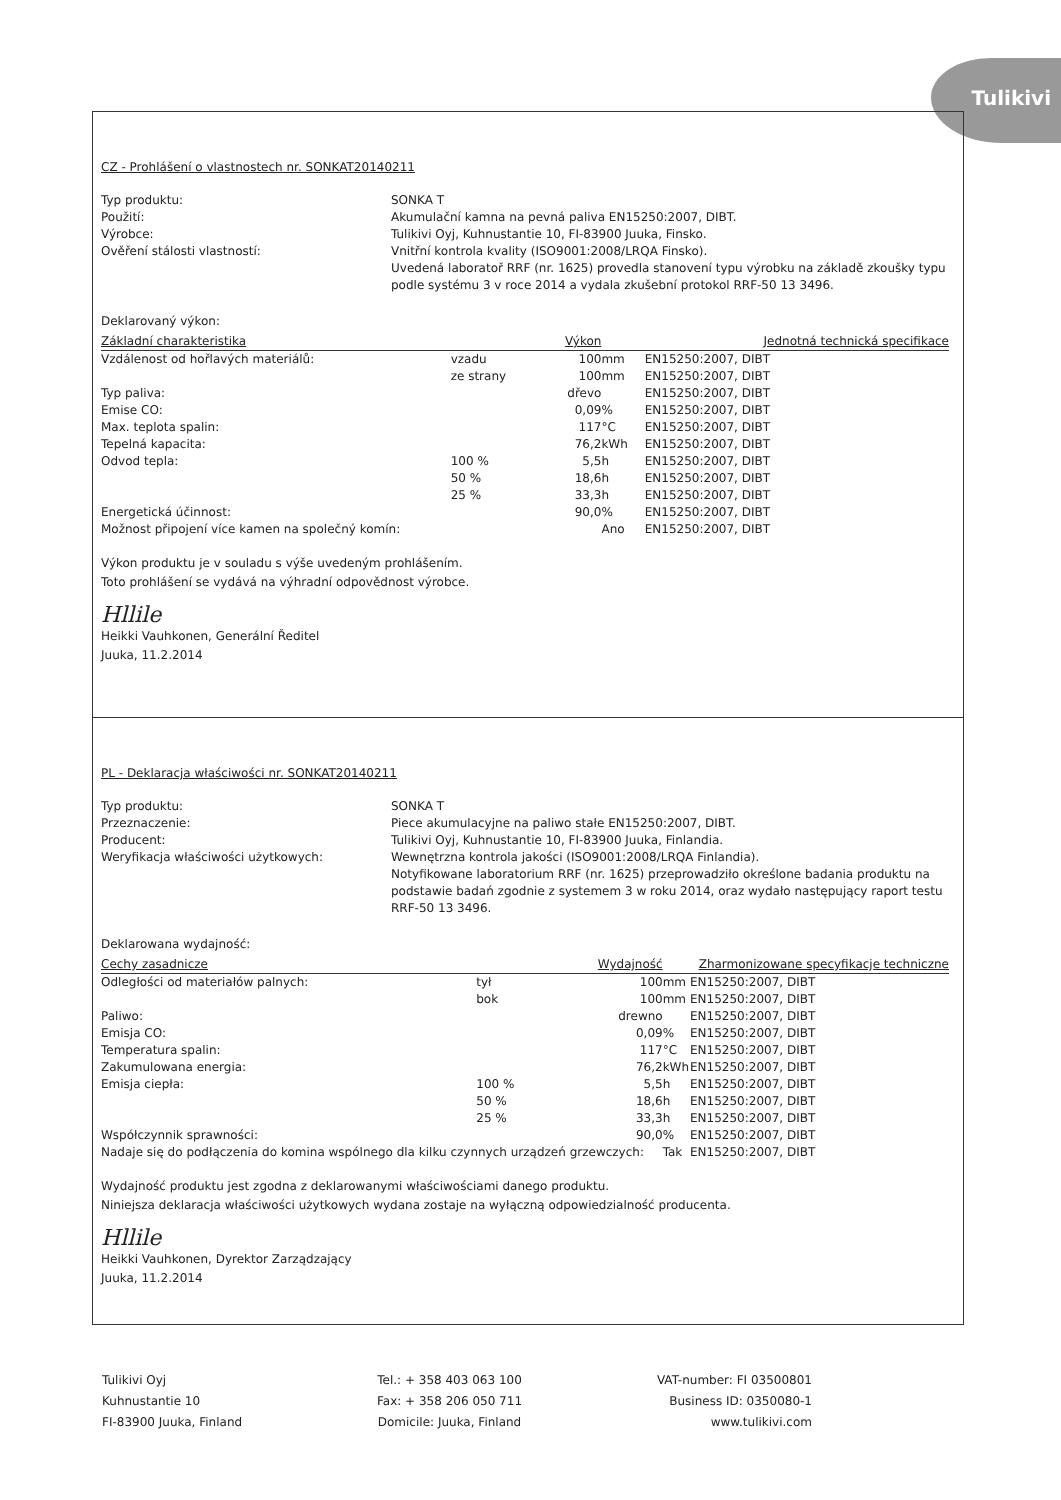Tulikivi
CZ - Prohlášení o vlastnostech nr. SONKAT20140211
Typ produktu: SONKA T Použití: Akumulační kamna na pevná paliva EN15250:2007, DIBT. Výrobce: Tulikivi Oyj, Kuhnustantie 10, FI-83900 Juuka, Finsko. Ověření stálosti vlastností: Vnitřní kontrola kvality (ISO9001:2008/LRQA Finsko).
Uvedená laboratoř RRF (nr. 1625) provedla stanovení typu výrobku na základě zkoušky typu podle systému 3 v roce 2014 a vydala zkušební protokol RRF-50 13 3496.
Deklarovaný výkon:
| Základní charakteristika | | Výkon | | Jednotná technická specifikace |
| --- | --- | --- | --- | --- |
| Vzdálenost od hořlavých materiálů: | vzadu | 100 | mm | EN15250:2007, DIBT |
| | ze strany | 100 | mm | EN15250:2007, DIBT |
| Typ paliva: | | dřevo | | EN15250:2007, DIBT |
| Emise CO: | | 0,09 | % | EN15250:2007, DIBT |
| Max. teplota spalin: | | 117 | °C | EN15250:2007, DIBT |
| Tepelná kapacita: | | 76,2 | kWh | EN15250:2007, DIBT |
| Odvod tepla: | 100 % | 5,5 | h | EN15250:2007, DIBT |
| | 50 % | 18,6 | h | EN15250:2007, DIBT |
| | 25 % | 33,3 | h | EN15250:2007, DIBT |
| Energetická účinnost: | | 90,0 | % | EN15250:2007, DIBT |
| Možnost připojení více kamen na společný komín: | | | Ano | EN15250:2007, DIBT |
Výkon produktu je v souladu s výše uvedeným prohlášením.
Toto prohlášení se vydává na výhradní odpovědnost výrobce.
Hllile
Heikki Vauhkonen, Generální Ředitel
Juuka, 11.2.2014
PL - Deklaracja właściwości nr. SONKAT20140211
Typ produktu: SONKA T Przeznaczenie: Piece akumulacyjne na paliwo stałe EN15250:2007, DIBT. Producent: Tulikivi Oyj, Kuhnustantie 10, FI-83900 Juuka, Finlandia. Weryfikacja właściwości użytkowych: Wewnętrzna kontrola jakości (ISO9001:2008/LRQA Finlandia).
Notyfikowane laboratorium RRF (nr. 1625) przeprowadziło określone badania produktu na podstawie badań zgodnie z systemem 3 w roku 2014, oraz wydało następujący raport testu RRF-50 13 3496.
Deklarowana wydajność:
| Cechy zasadnicze | | Wydajność | | Zharmonizowane specyfikacje techniczne |
| --- | --- | --- | --- | --- |
| Odległości od materiałów palnych: | tył | 100 | mm | EN15250:2007, DIBT |
| | bok | 100 | mm | EN15250:2007, DIBT |
| Paliwo: | | drewno | | EN15250:2007, DIBT |
| Emisja CO: | | 0,09 | % | EN15250:2007, DIBT |
| Temperatura spalin: | | 117 | °C | EN15250:2007, DIBT |
| Zakumulowana energia: | | 76,2 | kWh | EN15250:2007, DIBT |
| Emisja ciepła: | 100 % | 5,5 | h | EN15250:2007, DIBT |
| | 50 % | 18,6 | h | EN15250:2007, DIBT |
| | 25 % | 33,3 | h | EN15250:2007, DIBT |
| Współczynnik sprawności: | | 90,0 | % | EN15250:2007, DIBT |
| Nadaje się do podłączenia do komina wspólnego dla kilku czynnych urządzeń grzewczych: | | | Tak | EN15250:2007, DIBT |
Wydajność produktu jest zgodna z deklarowanymi właściwościami danego produktu.
Niniejsza deklaracja właściwości użytkowych wydana zostaje na wyłączną odpowiedzialność producenta.
Hllile
Heikki Vauhkonen, Dyrektor Zarządzający
Juuka, 11.2.2014
Tulikivi Oyj
Kuhnustantie 10
FI-83900 Juuka, Finland
Tel.: + 358 403 063 100
Fax: + 358 206 050 711
Domicile: Juuka, Finland
VAT-number: FI 03500801
Business ID: 0350080-1
www.tulikivi.com